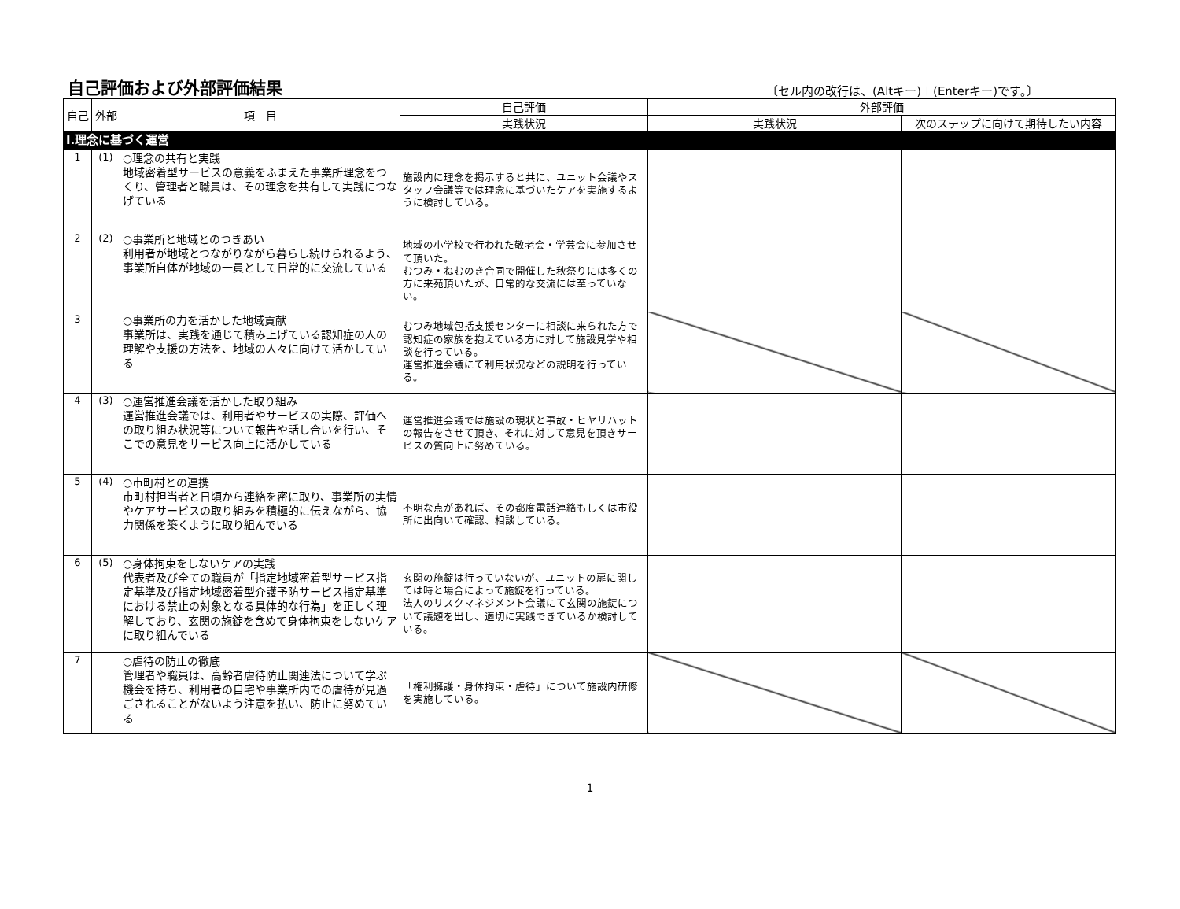自己評価および外部評価結果
〔セル内の改行は、(Altキー)＋(Enterキー)です。〕
| 自己 | 外部 | 項 目 | 自己評価 | 外部評価 | |
| --- | --- | --- | --- | --- | --- |
| | | | 実践状況 | 実践状況 | 次のステップに向けて期待したい内容 |
| Ⅰ.理念に基づく運営 | | | | | |
| 1 | (1) | ○理念の共有と実践 地域密着型サービスの意義をふまえた事業所理念をつくり、管理者と職員は、その理念を共有して実践につなげている | 施設内に理念を掲示すると共に、ユニット会議やスタッフ会議等では理念に基づいたケアを実施するように検討している。 | | |
| 2 | (2) | ○事業所と地域とのつきあい 利用者が地域とつながりながら暮らし続けられるよう、事業所自体が地域の一員として日常的に交流している | 地域の小学校で行われた敬老会・学芸会に参加させて頂いた。 むつみ・ねむのき合同で開催した秋祭りには多くの方に来苑頂いたが、日常的な交流には至っていない。 | | |
| 3 | | ○事業所の力を活かした地域貢献 事業所は、実践を通じて積み上げている認知症の人の理解や支援の方法を、地域の人々に向けて活かしている | むつみ地域包括支援センターに相談に来られた方で認知症の家族を抱えている方に対して施設見学や相談を行っている。 運営推進会議にて利用状況などの説明を行っている。 | | |
| 4 | (3) | ○運営推進会議を活かした取り組み 運営推進会議では、利用者やサービスの実際、評価への取り組み状況等について報告や話し合いを行い、そこでの意見をサービス向上に活かしている | 運営推進会議では施設の現状と事故・ヒヤリハットの報告をさせて頂き、それに対して意見を頂きサービスの質向上に努めている。 | | |
| 5 | (4) | ○市町村との連携 市町村担当者と日頃から連絡を密に取り、事業所の実情やケアサービスの取り組みを積極的に伝えながら、協力関係を築くように取り組んでいる | 不明な点があれば、その都度電話連絡もしくは市役所に出向いて確認、相談している。 | | |
| 6 | (5) | ○身体拘束をしないケアの実践 代表者及び全ての職員が「指定地域密着型サービス指定基準及び指定地域密着型介護予防サービス指定基準における禁止の対象となる具体的な行為」を正しく理解しており、玄関の施錠を含めて身体拘束をしないケアに取り組んでいる | 玄関の施錠は行っていないが、ユニットの扉に関しては時と場合によって施錠を行っている。 法人のリスクマネジメント会議にて玄関の施錠について議題を出し、適切に実践できているか検討している。 | | |
| 7 | | ○虐待の防止の徹底 管理者や職員は、高齢者虐待防止関連法について学ぶ機会を持ち、利用者の自宅や事業所内での虐待が見過ごされることがないよう注意を払い、防止に努めている | 「権利擁護・身体拘束・虐待」について施設内研修を実施している。 | | |
1